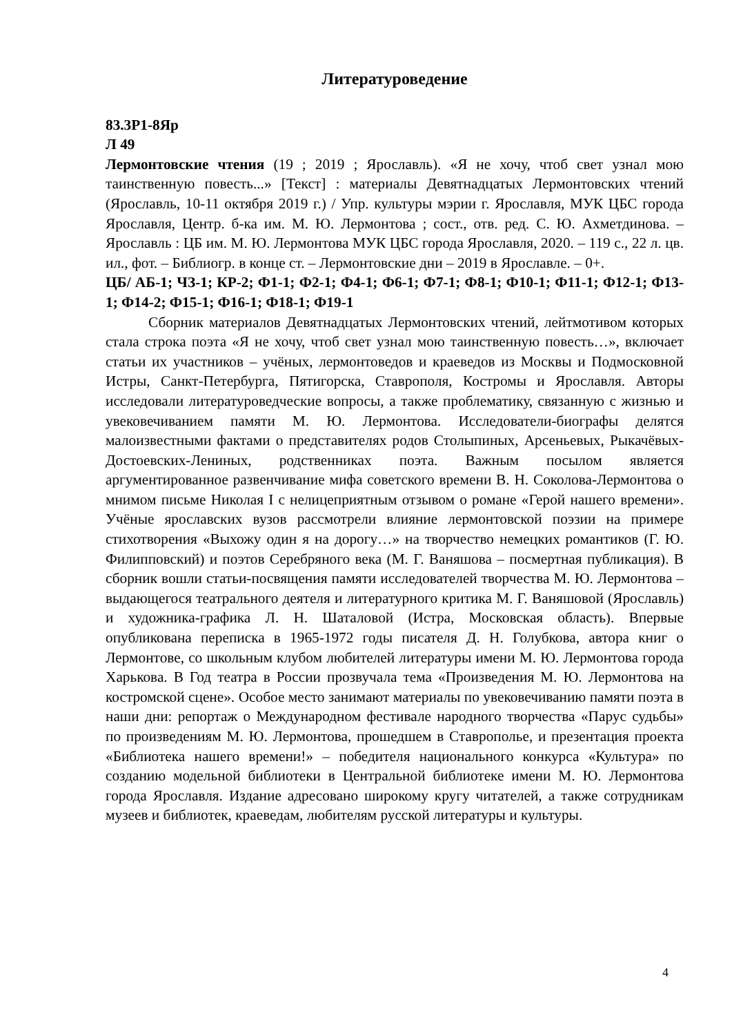Литературоведение
83.3Р1-8Яр
Л 49
Лермонтовские чтения (19 ; 2019 ; Ярославль). «Я не хочу, чтоб свет узнал мою таинственную повесть...» [Текст] : материалы Девятнадцатых Лермонтовских чтений (Ярославль, 10-11 октября 2019 г.) / Упр. культуры мэрии г. Ярославля, МУК ЦБС города Ярославля, Центр. б-ка им. М. Ю. Лермонтова ; сост., отв. ред. С. Ю. Ахметдинова. – Ярославль : ЦБ им. М. Ю. Лермонтова МУК ЦБС города Ярославля, 2020. – 119 с., 22 л. цв. ил., фот. – Библиогр. в конце ст. – Лермонтовские дни – 2019 в Ярославле. – 0+.
ЦБ/ АБ-1; ЧЗ-1; КР-2; Ф1-1; Ф2-1; Ф4-1; Ф6-1; Ф7-1; Ф8-1; Ф10-1; Ф11-1; Ф12-1; Ф13-1; Ф14-2; Ф15-1; Ф16-1; Ф18-1; Ф19-1
Сборник материалов Девятнадцатых Лермонтовских чтений, лейтмотивом которых стала строка поэта «Я не хочу, чтоб свет узнал мою таинственную повесть…», включает статьи их участников – учёных, лермонтоведов и краеведов из Москвы и Подмосковной Истры, Санкт-Петербурга, Пятигорска, Ставрополя, Костромы и Ярославля. Авторы исследовали литературоведческие вопросы, а также проблематику, связанную с жизнью и увековечиванием памяти М. Ю. Лермонтова. Исследователи-биографы делятся малоизвестными фактами о представителях родов Столыпиных, Арсеньевых, Рыкачёвых-Достоевских-Лениных, родственниках поэта. Важным посылом является аргументированное развенчивание мифа советского времени В. Н. Соколова-Лермонтова о мнимом письме Николая I с нелицеприятным отзывом о романе «Герой нашего времени». Учёные ярославских вузов рассмотрели влияние лермонтовской поэзии на примере стихотворения «Выхожу один я на дорогу…» на творчество немецких романтиков (Г. Ю. Филипповский) и поэтов Серебряного века (М. Г. Ваняшова – посмертная публикация). В сборник вошли статьи-посвящения памяти исследователей творчества М. Ю. Лермонтова – выдающегося театрального деятеля и литературного критика М. Г. Ваняшовой (Ярославль) и художника-графика Л. Н. Шаталовой (Истра, Московская область). Впервые опубликована переписка в 1965-1972 годы писателя Д. Н. Голубкова, автора книг о Лермонтове, со школьным клубом любителей литературы имени М. Ю. Лермонтова города Харькова. В Год театра в России прозвучала тема «Произведения М. Ю. Лермонтова на костромской сцене». Особое место занимают материалы по увековечиванию памяти поэта в наши дни: репортаж о Международном фестивале народного творчества «Парус судьбы» по произведениям М. Ю. Лермонтова, прошедшем в Ставрополье, и презентация проекта «Библиотека нашего времени!» – победителя национального конкурса «Культура» по созданию модельной библиотеки в Центральной библиотеке имени М. Ю. Лермонтова города Ярославля. Издание адресовано широкому кругу читателей, а также сотрудникам музеев и библиотек, краеведам, любителям русской литературы и культуры.
4